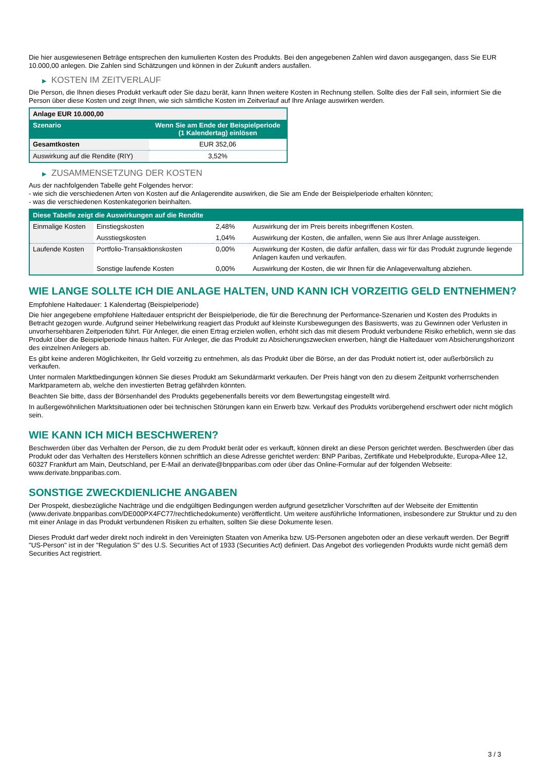Die hier ausgewiesenen Beträge entsprechen den kumulierten Kosten des Produkts. Bei den angegebenen Zahlen wird davon ausgegangen, dass Sie EUR 10.000,00 anlegen. Die Zahlen sind Schätzungen und können in der Zukunft anders ausfallen.
▶ KOSTEN IM ZEITVERLAUF
Die Person, die Ihnen dieses Produkt verkauft oder Sie dazu berät, kann Ihnen weitere Kosten in Rechnung stellen. Sollte dies der Fall sein, informiert Sie die Person über diese Kosten und zeigt Ihnen, wie sich sämtliche Kosten im Zeitverlauf auf Ihre Anlage auswirken werden.
| Anlage EUR 10.000,00 | |
| --- | --- |
| Szenario | Wenn Sie am Ende der Beispielperiode (1 Kalendertag) einlösen |
| Gesamtkosten | EUR 352,06 |
| Auswirkung auf die Rendite (RIY) | 3,52% |
▶ ZUSAMMENSETZUNG DER KOSTEN
Aus der nachfolgenden Tabelle geht Folgendes hervor:
- wie sich die verschiedenen Arten von Kosten auf die Anlagerendite auswirken, die Sie am Ende der Beispielperiode erhalten könnten;
- was die verschiedenen Kostenkategorien beinhalten.
| Diese Tabelle zeigt die Auswirkungen auf die Rendite | | | |
| --- | --- | --- | --- |
| Einmalige Kosten | Einstiegskosten | 2,48% | Auswirkung der im Preis bereits inbegriffenen Kosten. |
| | Ausstiegskosten | 1,04% | Auswirkung der Kosten, die anfallen, wenn Sie aus Ihrer Anlage aussteigen. |
| Laufende Kosten | Portfolio-Transaktionskosten | 0,00% | Auswirkung der Kosten, die dafür anfallen, dass wir für das Produkt zugrunde liegende Anlagen kaufen und verkaufen. |
| | Sonstige laufende Kosten | 0,00% | Auswirkung der Kosten, die wir Ihnen für die Anlageverwaltung abziehen. |
WIE LANGE SOLLTE ICH DIE ANLAGE HALTEN, UND KANN ICH VORZEITIG GELD ENTNEHMEN?
Empfohlene Haltedauer: 1 Kalendertag (Beispielperiode)
Die hier angegebene empfohlene Haltedauer entspricht der Beispielperiode, die für die Berechnung der Performance-Szenarien und Kosten des Produkts in Betracht gezogen wurde. Aufgrund seiner Hebelwirkung reagiert das Produkt auf kleinste Kursbewegungen des Basiswerts, was zu Gewinnen oder Verlusten in unvorhersehbaren Zeitperioden führt. Für Anleger, die einen Ertrag erzielen wollen, erhöht sich das mit diesem Produkt verbundene Risiko erheblich, wenn sie das Produkt über die Beispielperiode hinaus halten. Für Anleger, die das Produkt zu Absicherungszwecken erwerben, hängt die Haltedauer vom Absicherungshorizont des einzelnen Anlegers ab.
Es gibt keine anderen Möglichkeiten, Ihr Geld vorzeitig zu entnehmen, als das Produkt über die Börse, an der das Produkt notiert ist, oder außerbörslich zu verkaufen.
Unter normalen Marktbedingungen können Sie dieses Produkt am Sekundärmarkt verkaufen. Der Preis hängt von den zu diesem Zeitpunkt vorherrschenden Marktparametern ab, welche den investierten Betrag gefährden könnten.
Beachten Sie bitte, dass der Börsenhandel des Produkts gegebenenfalls bereits vor dem Bewertungstag eingestellt wird.
In außergewöhnlichen Marktsituationen oder bei technischen Störungen kann ein Erwerb bzw. Verkauf des Produkts vorübergehend erschwert oder nicht möglich sein.
WIE KANN ICH MICH BESCHWEREN?
Beschwerden über das Verhalten der Person, die zu dem Produkt berät oder es verkauft, können direkt an diese Person gerichtet werden. Beschwerden über das Produkt oder das Verhalten des Herstellers können schriftlich an diese Adresse gerichtet werden: BNP Paribas, Zertifikate und Hebelprodukte, Europa-Allee 12, 60327 Frankfurt am Main, Deutschland, per E-Mail an derivate@bnpparibas.com oder über das Online-Formular auf der folgenden Webseite: www.derivate.bnpparibas.com.
SONSTIGE ZWECKDIENLICHE ANGABEN
Der Prospekt, diesbezügliche Nachträge und die endgültigen Bedingungen werden aufgrund gesetzlicher Vorschriften auf der Webseite der Emittentin (www.derivate.bnpparibas.com/DE000PX4FC77/rechtlichedokumente) veröffentlicht. Um weitere ausführliche Informationen, insbesondere zur Struktur und zu den mit einer Anlage in das Produkt verbundenen Risiken zu erhalten, sollten Sie diese Dokumente lesen.
Dieses Produkt darf weder direkt noch indirekt in den Vereinigten Staaten von Amerika bzw. US-Personen angeboten oder an diese verkauft werden. Der Begriff "US-Person" ist in der "Regulation S" des U.S. Securities Act of 1933 (Securities Act) definiert. Das Angebot des vorliegenden Produkts wurde nicht gemäß dem Securities Act registriert.
3 / 3